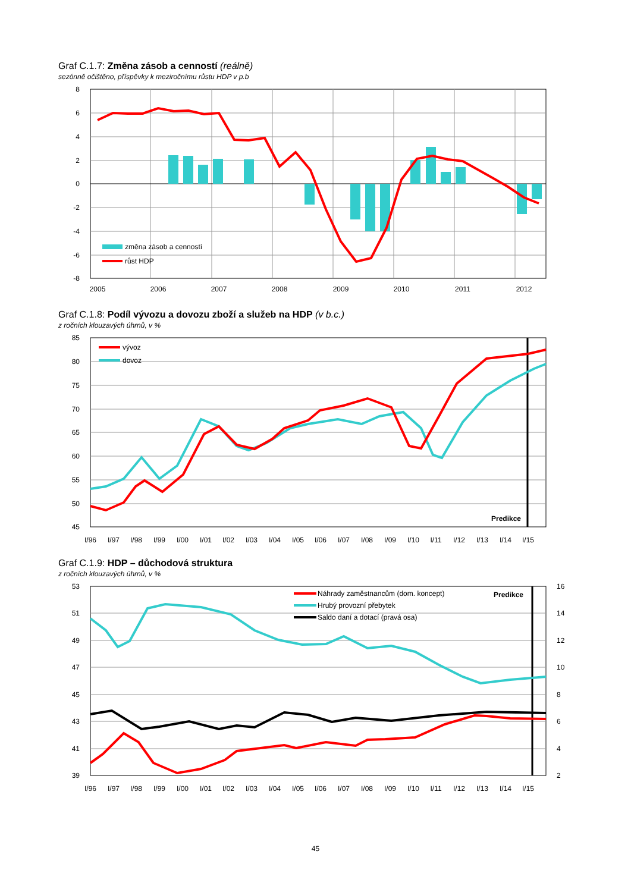Graf C.1.7: Změna zásob a cenností (reálně)
sezónně očištěno, příspěvky k meziročnímu růstu HDP v p.b
8
6
4
2
0
-2
-4
-6
-8
2005
2006
2007
2008
2009
2010
2011
2012
změna zásob a cenností
růst HDP
Graf C.1.8: Podíl vývozu a dovozu zboží a služeb na HDP (v b.c.)
z ročních klouzavých úhrnů, v %
85
80
75
70
65
60
55
50
45
I/96
I/97
I/98
I/99
I/00
I/01
I/02
I/03
I/04
I/05
I/06
I/07
I/08
I/09
I/10
I/11
I/12
I/13
I/14
I/15
vývoz
dovoz
Predikce
Graf C.1.9: HDP – důchodová struktura
z ročních klouzavých úhrnů, v %
53
51
49
47
45
43
41
39
16
14
12
10
8
6
4
2
I/96
I/97
I/98
I/99
I/00
I/01
I/02
I/03
I/04
I/05
I/06
I/07
I/08
I/09
I/10
I/11
I/12
I/13
I/14
I/15
Náhrady zaměstnancům (dom. koncept)
Hrubý provozní přebytek
Saldo daní a dotací (pravá osa)
Predikce
45